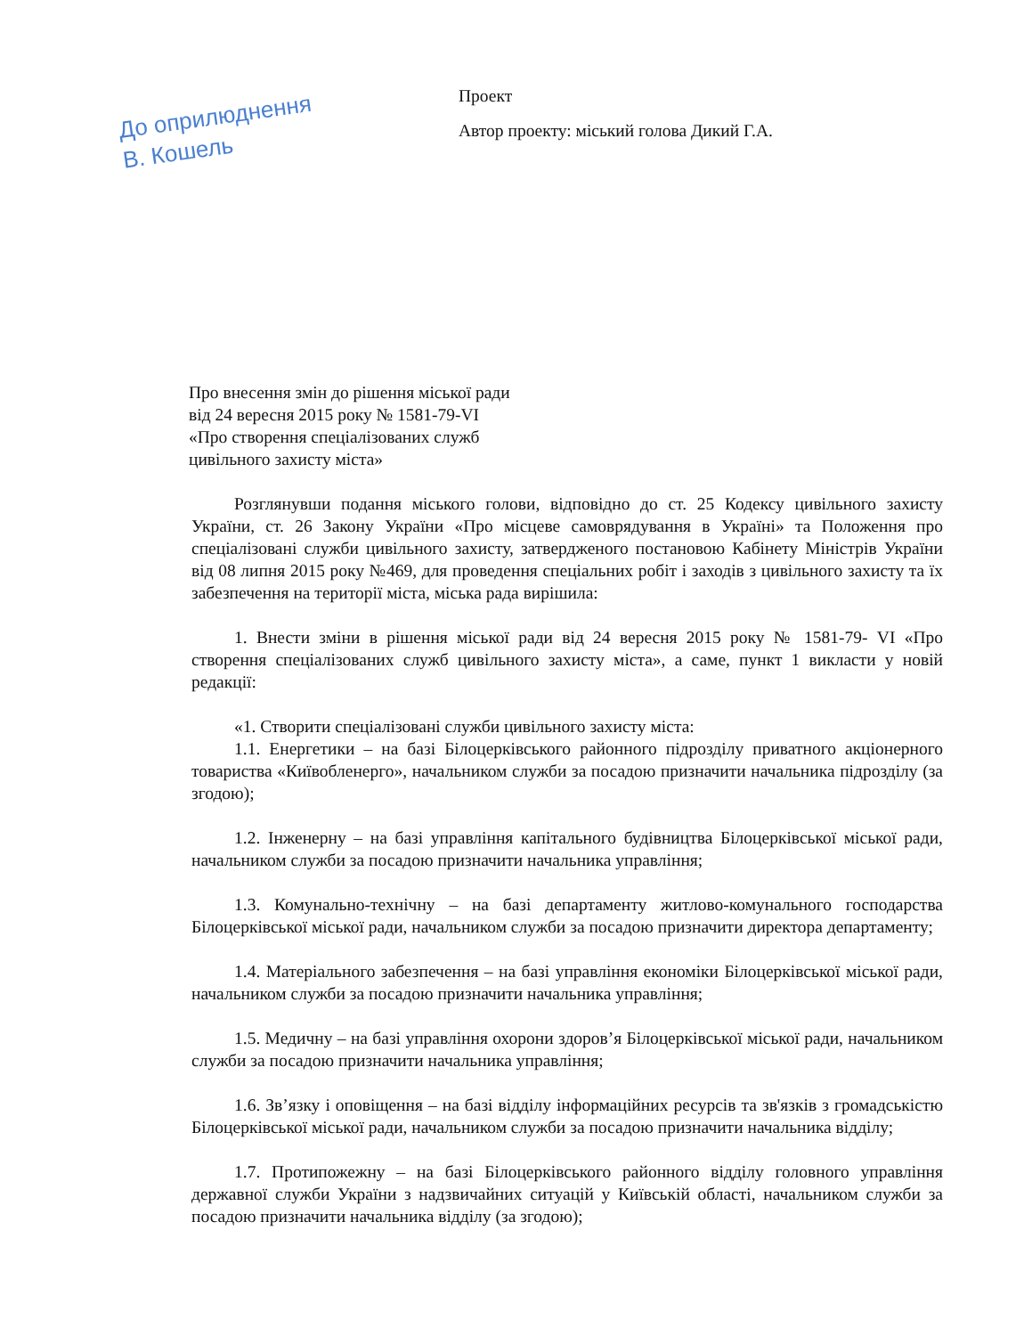До оприлюднення
В. Кошель
Проект
Автор проекту: міський голова Дикий Г.А.
Про внесення змін до рішення міської ради
від 24 вересня 2015 року № 1581-79-VI
«Про створення спеціалізованих служб
цивільного захисту міста»
Розглянувши подання міського голови, відповідно до ст. 25 Кодексу цивільного захисту України, ст. 26 Закону України «Про місцеве самоврядування в Україні» та Положення про спеціалізовані служби цивільного захисту, затвердженого постановою Кабінету Міністрів України від 08 липня 2015 року №469, для проведення спеціальних робіт і заходів з цивільного захисту та їх забезпечення на території міста, міська рада вирішила:
1. Внести зміни в рішення міської ради від 24 вересня 2015 року № 1581-79- VI «Про створення спеціалізованих служб цивільного захисту міста», а саме, пункт 1 викласти у новій редакції:
«1. Створити спеціалізовані служби цивільного захисту міста:
1.1. Енергетики – на базі Білоцерківського районного підрозділу приватного акціонерного товариства «Київобленерго», начальником служби за посадою призначити начальника підрозділу (за згодою);
1.2. Інженерну – на базі управління капітального будівництва Білоцерківської міської ради, начальником служби за посадою призначити начальника управління;
1.3. Комунально-технічну – на базі департаменту житлово-комунального господарства Білоцерківської міської ради, начальником служби за посадою призначити директора департаменту;
1.4. Матеріального забезпечення – на базі управління економіки Білоцерківської міської ради, начальником служби за посадою призначити начальника управління;
1.5. Медичну – на базі управління охорони здоров’я Білоцерківської міської ради, начальником служби за посадою призначити начальника управління;
1.6. Зв’язку і оповіщення – на базі відділу інформаційних ресурсів та зв'язків з громадськістю Білоцерківської міської ради, начальником служби за посадою призначити начальника відділу;
1.7. Протипожежну – на базі Білоцерківського районного відділу головного управління державної служби України з надзвичайних ситуацій у Київській області, начальником служби за посадою призначити начальника відділу (за згодою);